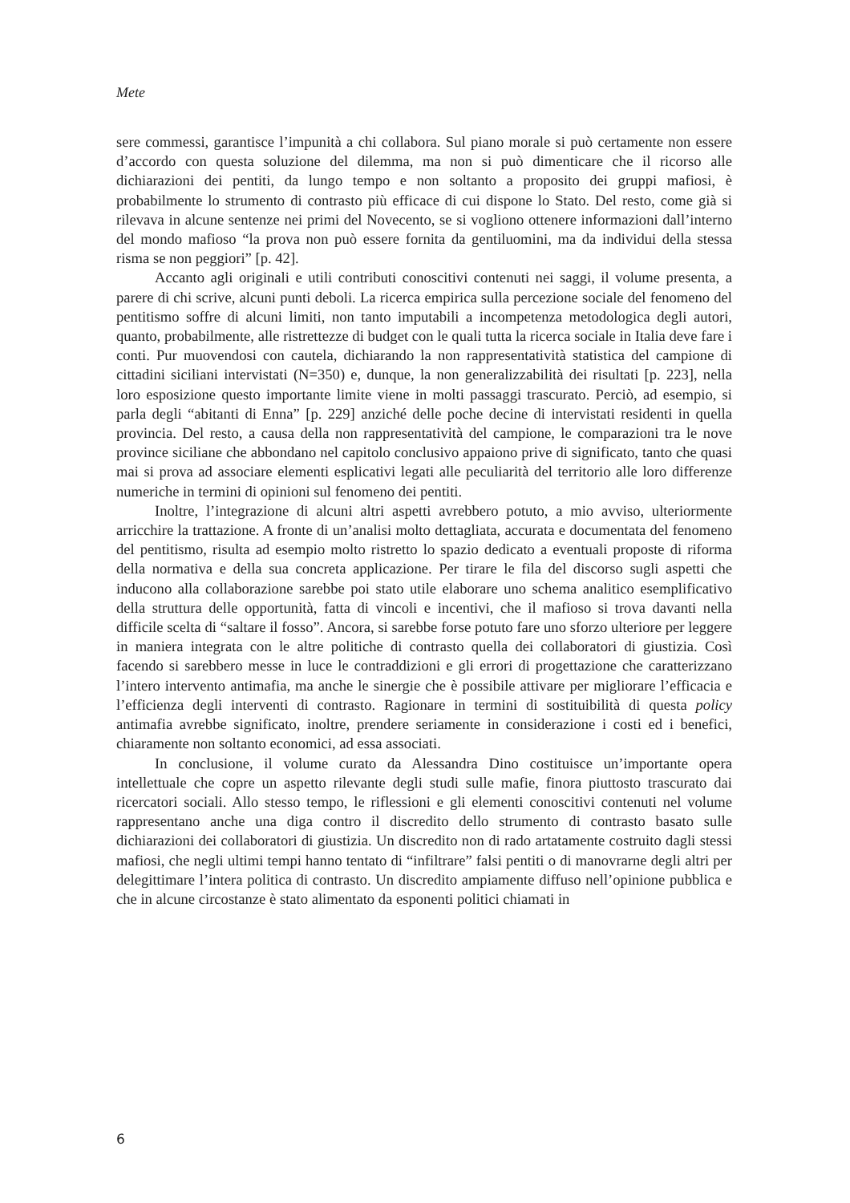Mete
sere commessi, garantisce l’impunità a chi collabora. Sul piano morale si può certamente non essere d’accordo con questa soluzione del dilemma, ma non si può dimenticare che il ricorso alle dichiarazioni dei pentiti, da lungo tempo e non soltanto a proposito dei gruppi mafiosi, è probabilmente lo strumento di contrasto più efficace di cui dispone lo Stato. Del resto, come già si rilevava in alcune sentenze nei primi del Novecento, se si vogliono ottenere informazioni dall’interno del mondo mafioso “la prova non può essere fornita da gentiluomini, ma da individui della stessa risma se non peggiori” [p. 42].
Accanto agli originali e utili contributi conoscitivi contenuti nei saggi, il volume presenta, a parere di chi scrive, alcuni punti deboli. La ricerca empirica sulla percezione sociale del fenomeno del pentitismo soffre di alcuni limiti, non tanto imputabili a incompetenza metodologica degli autori, quanto, probabilmente, alle ristrettezze di budget con le quali tutta la ricerca sociale in Italia deve fare i conti. Pur muovendosi con cautela, dichiarando la non rappresentatività statistica del campione di cittadini siciliani intervistati (N=350) e, dunque, la non generalizzabilità dei risultati [p. 223], nella loro esposizione questo importante limite viene in molti passaggi trascurato. Perciò, ad esempio, si parla degli “abitanti di Enna” [p. 229] anziché delle poche decine di intervistati residenti in quella provincia. Del resto, a causa della non rappresentatività del campione, le comparazioni tra le nove province siciliane che abbondano nel capitolo conclusivo appaiono prive di significato, tanto che quasi mai si prova ad associare elementi esplicativi legati alle peculiarità del territorio alle loro differenze numeriche in termini di opinioni sul fenomeno dei pentiti.
Inoltre, l’integrazione di alcuni altri aspetti avrebbero potuto, a mio avviso, ulteriormente arricchire la trattazione. A fronte di un’analisi molto dettagliata, accurata e documentata del fenomeno del pentitismo, risulta ad esempio molto ristretto lo spazio dedicato a eventuali proposte di riforma della normativa e della sua concreta applicazione. Per tirare le fila del discorso sugli aspetti che inducono alla collaborazione sarebbe poi stato utile elaborare uno schema analitico esemplificativo della struttura delle opportunità, fatta di vincoli e incentivi, che il mafioso si trova davanti nella difficile scelta di “saltare il fosso”. Ancora, si sarebbe forse potuto fare uno sforzo ulteriore per leggere in maniera integrata con le altre politiche di contrasto quella dei collaboratori di giustizia. Così facendo si sarebbero messe in luce le contraddizioni e gli errori di progettazione che caratterizzano l’intero intervento antimafia, ma anche le sinergie che è possibile attivare per migliorare l’efficacia e l’efficienza degli interventi di contrasto. Ragionare in termini di sostituibilità di questa policy antimafia avrebbe significato, inoltre, prendere seriamente in considerazione i costi ed i benefici, chiaramente non soltanto economici, ad essa associati.
In conclusione, il volume curato da Alessandra Dino costituisce un’importante opera intellettuale che copre un aspetto rilevante degli studi sulle mafie, finora piuttosto trascurato dai ricercatori sociali. Allo stesso tempo, le riflessioni e gli elementi conoscitivi contenuti nel volume rappresentano anche una diga contro il discredito dello strumento di contrasto basato sulle dichiarazioni dei collaboratori di giustizia. Un discredito non di rado artatamente costruito dagli stessi mafiosi, che negli ultimi tempi hanno tentato di “infiltrare” falsi pentiti o di manovrarne degli altri per delegittimare l’intera politica di contrasto. Un discredito ampiamente diffuso nell’opinione pubblica e che in alcune circostanze è stato alimentato da esponenti politici chiamati in
6